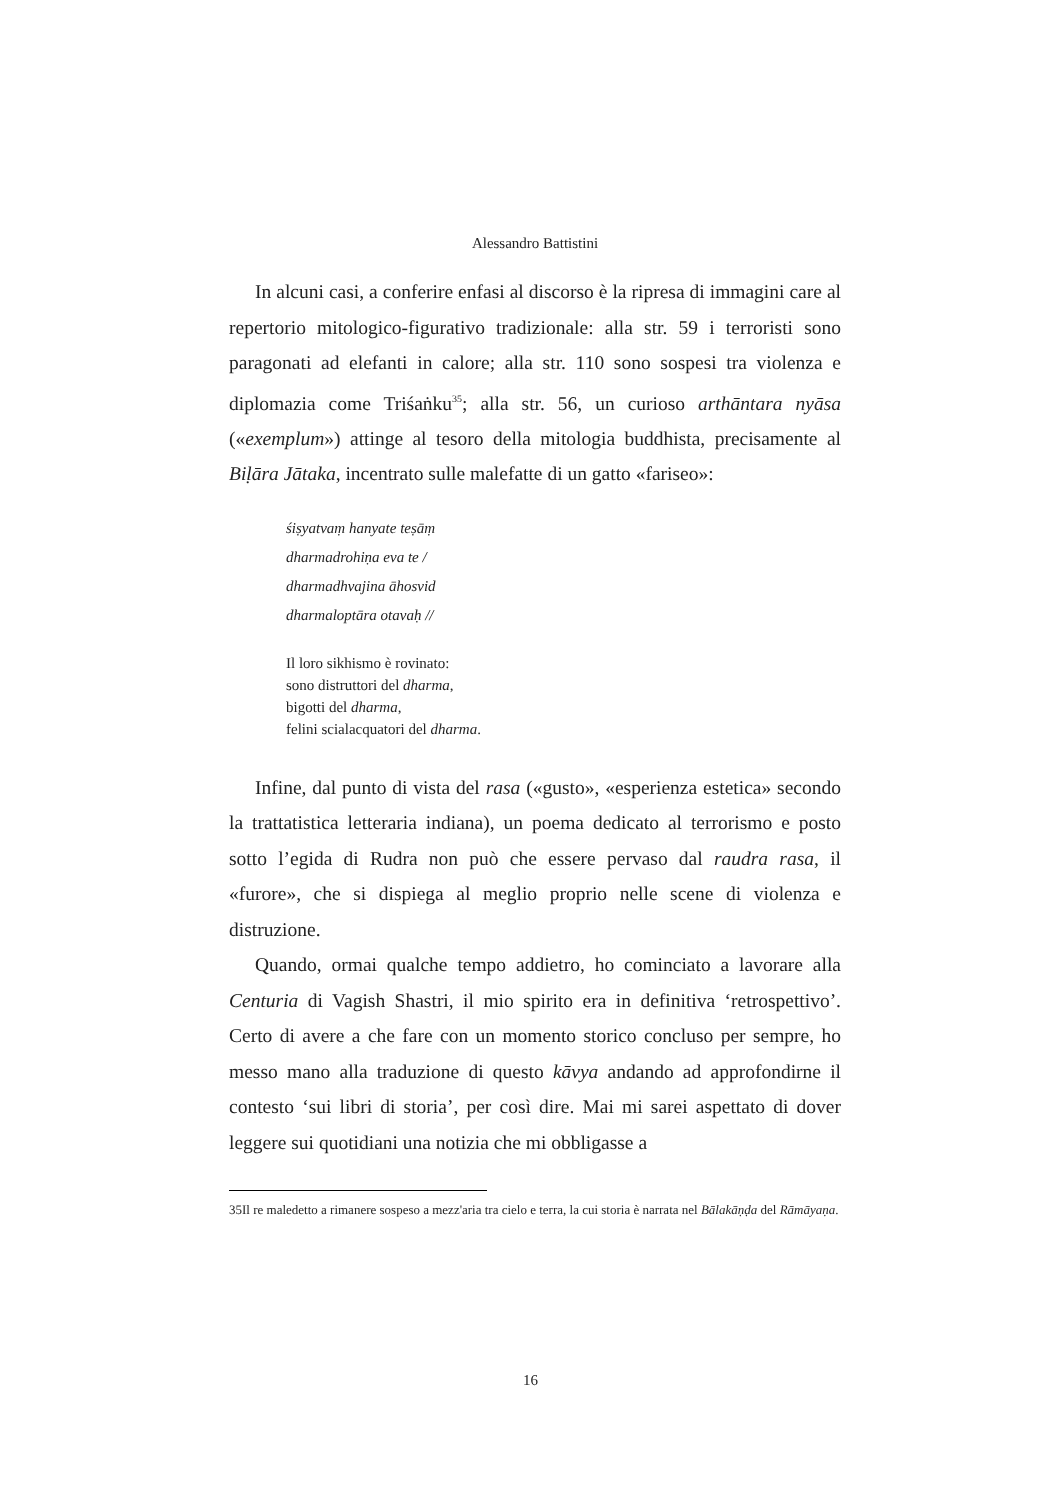Alessandro Battistini
In alcuni casi, a conferire enfasi al discorso è la ripresa di immagini care al repertorio mitologico-figurativo tradizionale: alla str. 59 i terroristi sono paragonati ad elefanti in calore; alla str. 110 sono sospesi tra violenza e diplomazia come Triśaṅku<sup>35</sup>; alla str. 56, un curioso arthāntara nyāsa («exemplum») attinge al tesoro della mitologia buddhista, precisamente al Biḷāra Jātaka, incentrato sulle malefatte di un gatto «fariseo»:
śiṣyatvaṃ hanyate teṣāṃ
dharmadrohiṇa eva te /
dharmadhvajina āhosvid
dharmaloptāra otavaḥ //
Il loro sikhismo è rovinato:
sono distruttori del dharma,
bigotti del dharma,
felini scialacquatori del dharma.
Infine, dal punto di vista del rasa («gusto», «esperienza estetica» secondo la trattatistica letteraria indiana), un poema dedicato al terrorismo e posto sotto l’egida di Rudra non può che essere pervaso dal raudra rasa, il «furore», che si dispiega al meglio proprio nelle scene di violenza e distruzione.
Quando, ormai qualche tempo addietro, ho cominciato a lavorare alla Centuria di Vagish Shastri, il mio spirito era in definitiva ‘retrospettivo’. Certo di avere a che fare con un momento storico concluso per sempre, ho messo mano alla traduzione di questo kāvya andando ad approfondirne il contesto ‘sui libri di storia’, per così dire. Mai mi sarei aspettato di dover leggere sui quotidiani una notizia che mi obbligasse a
35Il re maledetto a rimanere sospeso a mezz'aria tra cielo e terra, la cui storia è narrata nel Bālakāṇḍa del Rāmāyaṇa.
16